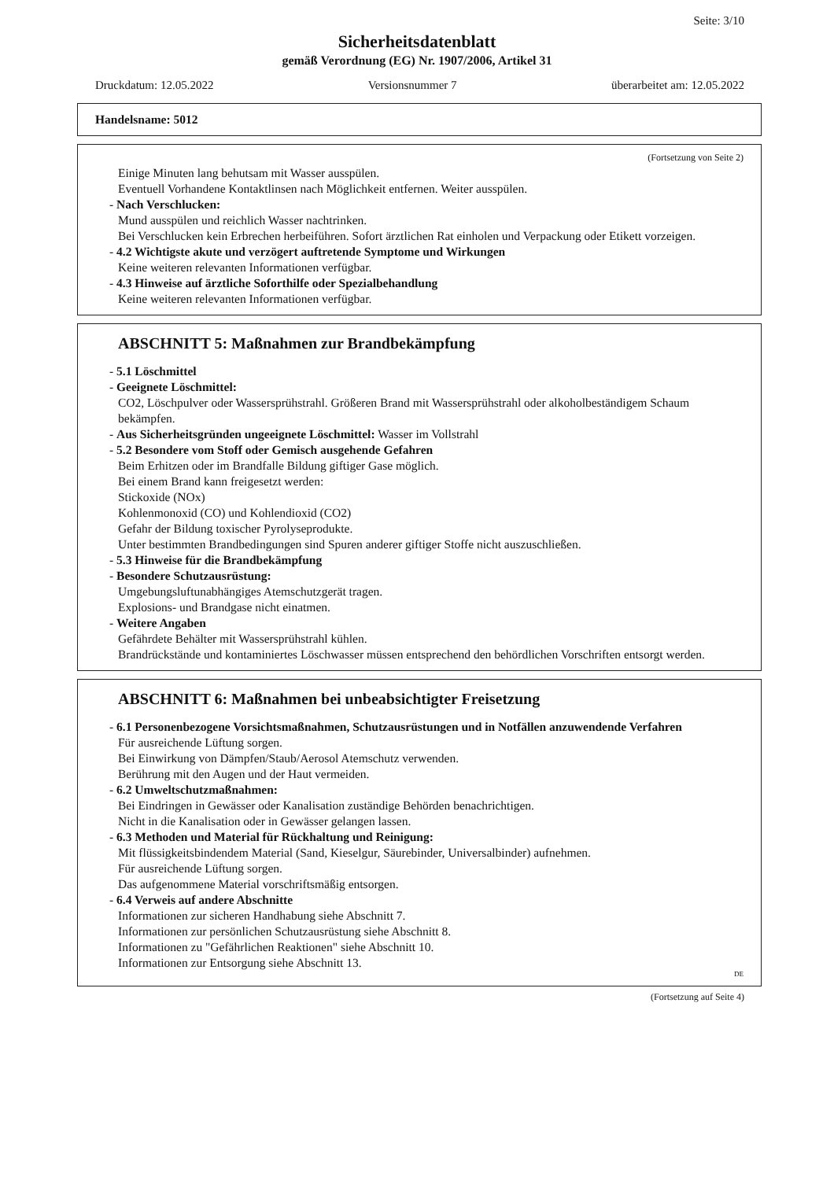Seite: 3/10
Sicherheitsdatenblatt
gemäß Verordnung (EG) Nr. 1907/2006, Artikel 31
Druckdatum: 12.05.2022 Versionsnummer 7 überarbeitet am: 12.05.2022
Handelsname: 5012
(Fortsetzung von Seite 2)
Einige Minuten lang behutsam mit Wasser ausspülen.
Eventuell Vorhandene Kontaktlinsen nach Möglichkeit entfernen. Weiter ausspülen.
- Nach Verschlucken:
Mund ausspülen und reichlich Wasser nachtrinken.
Bei Verschlucken kein Erbrechen herbeiführen. Sofort ärztlichen Rat einholen und Verpackung oder Etikett vorzeigen.
- 4.2 Wichtigste akute und verzögert auftretende Symptome und Wirkungen
Keine weiteren relevanten Informationen verfügbar.
- 4.3 Hinweise auf ärztliche Soforthilfe oder Spezialbehandlung
Keine weiteren relevanten Informationen verfügbar.
ABSCHNITT 5: Maßnahmen zur Brandbekämpfung
- 5.1 Löschmittel
- Geeignete Löschmittel:
CO2, Löschpulver oder Wassersprühstrahl. Größeren Brand mit Wassersprühstrahl oder alkoholbeständigem Schaum bekämpfen.
- Aus Sicherheitsgründen ungeeignete Löschmittel: Wasser im Vollstrahl
- 5.2 Besondere vom Stoff oder Gemisch ausgehende Gefahren
Beim Erhitzen oder im Brandfalle Bildung giftiger Gase möglich.
Bei einem Brand kann freigesetzt werden:
Stickoxide (NOx)
Kohlenmonoxid (CO) und Kohlendioxid (CO2)
Gefahr der Bildung toxischer Pyrolyseprodukte.
Unter bestimmten Brandbedingungen sind Spuren anderer giftiger Stoffe nicht auszuschließen.
- 5.3 Hinweise für die Brandbekämpfung
- Besondere Schutzausrüstung:
Umgebungsluftunabhängiges Atemschutzgerät tragen.
Explosions- und Brandgase nicht einatmen.
- Weitere Angaben
Gefährdete Behälter mit Wassersprühstrahl kühlen.
Brandrückstände und kontaminiertes Löschwasser müssen entsprechend den behördlichen Vorschriften entsorgt werden.
ABSCHNITT 6: Maßnahmen bei unbeabsichtigter Freisetzung
- 6.1 Personenbezogene Vorsichtsmaßnahmen, Schutzausrüstungen und in Notfällen anzuwendende Verfahren
Für ausreichende Lüftung sorgen.
Bei Einwirkung von Dämpfen/Staub/Aerosol Atemschutz verwenden.
Berührung mit den Augen und der Haut vermeiden.
- 6.2 Umweltschutzmaßnahmen:
Bei Eindringen in Gewässer oder Kanalisation zuständige Behörden benachrichtigen.
Nicht in die Kanalisation oder in Gewässer gelangen lassen.
- 6.3 Methoden und Material für Rückhaltung und Reinigung:
Mit flüssigkeitsbindendem Material (Sand, Kieselgur, Säurebinder, Universalbinder) aufnehmen.
Für ausreichende Lüftung sorgen.
Das aufgenommene Material vorschriftsmäßig entsorgen.
- 6.4 Verweis auf andere Abschnitte
Informationen zur sicheren Handhabung siehe Abschnitt 7.
Informationen zur persönlichen Schutzausrüstung siehe Abschnitt 8.
Informationen zu "Gefährlichen Reaktionen" siehe Abschnitt 10.
Informationen zur Entsorgung siehe Abschnitt 13.
DE
(Fortsetzung auf Seite 4)